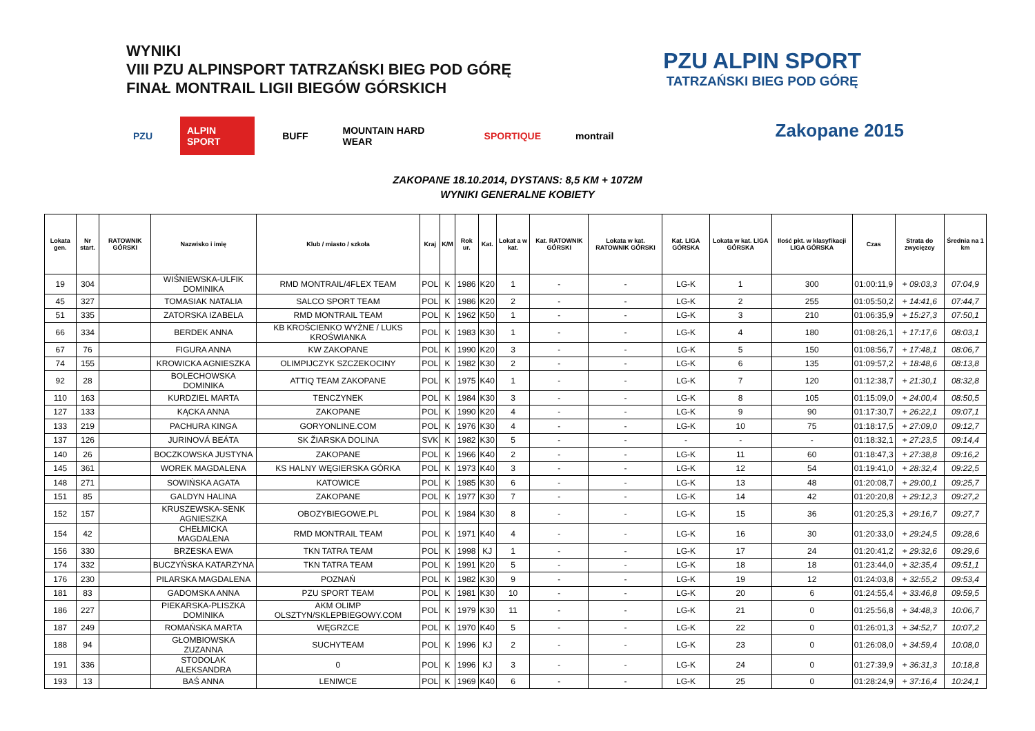WYNIKI
VIII PZU ALPINSPORT TATRZAŃSKI BIEG POD GÓRĘ
FINAŁ MONTRAIL LIGII BIEGÓW GÓRSKICH
PZU ALPIN SPORT BUFF MOUNTAIN HARD WEAR SPORTIQUE montrail
PZU ALPIN SPORT
TATRZAŃSKI BIEG POD GÓRĘ
Zakopane 2015
ZAKOPANE 18.10.2014, DYSTANS: 8,5 KM + 1072M
WYNIKI GENERALNE KOBIETY
| Lokata gen. | Nr start. | RATOWNIK GÓRSKI | Nazwisko i imię | Klub / miasto / szkoła | Kraj | K/M | Rok ur. | Kat. | Lokat a w kat. | Kat. RATOWNIK GÓRSKI | Lokata w kat. RATOWNIK GÓRSKI | Kat. LIGA GÓRSKA | Lokata w kat. LIGA GÓRSKA | Ilość pkt. w klasyfikacji LIGA GÓRSKA | Czas | Strata do zwycięzcy | Średnia na 1 km |
| --- | --- | --- | --- | --- | --- | --- | --- | --- | --- | --- | --- | --- | --- | --- | --- | --- | --- |
| 19 | 304 | | WIŚNIEWSKA-ULFIK DOMINIKA | RMD MONTRAIL/4FLEX TEAM | POL | K | 1986 | K20 | 1 | - | - | LG-K | 1 | 300 | 01:00:11,9 | + 09:03,3 | 07:04,9 |
| 45 | 327 | | TOMASIAK NATALIA | SALCO SPORT TEAM | POL | K | 1986 | K20 | 2 | - | - | LG-K | 2 | 255 | 01:05:50,2 | + 14:41,6 | 07:44,7 |
| 51 | 335 | | ZATORSKA IZABELA | RMD MONTRAIL TEAM | POL | K | 1962 | K50 | 1 | - | - | LG-K | 3 | 210 | 01:06:35,9 | + 15:27,3 | 07:50,1 |
| 66 | 334 | | BERDEK ANNA | KB KROŚCIENKO WYŻNE / LUKS KROŚWIANKA | POL | K | 1983 | K30 | 1 | - | - | LG-K | 4 | 180 | 01:08:26,1 | + 17:17,6 | 08:03,1 |
| 67 | 76 | | FIGURA ANNA | KW ZAKOPANE | POL | K | 1990 | K20 | 3 | - | - | LG-K | 5 | 150 | 01:08:56,7 | + 17:48,1 | 08:06,7 |
| 74 | 155 | | KROWICKA AGNIESZKA | OLIMPIJCZYK SZCZEKOCINY | POL | K | 1982 | K30 | 2 | - | - | LG-K | 6 | 135 | 01:09:57,2 | + 18:48,6 | 08:13,8 |
| 92 | 28 | | BOLECHOWSKA DOMINIKA | ATTIQ TEAM ZAKOPANE | POL | K | 1975 | K40 | 1 | - | - | LG-K | 7 | 120 | 01:12:38,7 | + 21:30,1 | 08:32,8 |
| 110 | 163 | | KURDZIEL MARTA | TENCZYNEK | POL | K | 1984 | K30 | 3 | - | - | LG-K | 8 | 105 | 01:15:09,0 | + 24:00,4 | 08:50,5 |
| 127 | 133 | | KĄCKA ANNA | ZAKOPANE | POL | K | 1990 | K20 | 4 | - | - | LG-K | 9 | 90 | 01:17:30,7 | + 26:22,1 | 09:07,1 |
| 133 | 219 | | PACHURA KINGA | GORYONLINE.COM | POL | K | 1976 | K30 | 4 | - | - | LG-K | 10 | 75 | 01:18:17,5 | + 27:09,0 | 09:12,7 |
| 137 | 126 | | JURINOVÁ BEÁTA | SK ŽIARSKA DOLINA | SVK | K | 1982 | K30 | 5 | - | - | - | - | - | 01:18:32,1 | + 27:23,5 | 09:14,4 |
| 140 | 26 | | BOCZKOWSKA JUSTYNA | ZAKOPANE | POL | K | 1966 | K40 | 2 | - | - | LG-K | 11 | 60 | 01:18:47,3 | + 27:38,8 | 09:16,2 |
| 145 | 361 | | WOREK MAGDALENA | KS HALNY WĘGIERSKA GÓRKA | POL | K | 1973 | K40 | 3 | - | - | LG-K | 12 | 54 | 01:19:41,0 | + 28:32,4 | 09:22,5 |
| 148 | 271 | | SOWIŃSKA AGATA | KATOWICE | POL | K | 1985 | K30 | 6 | - | - | LG-K | 13 | 48 | 01:20:08,7 | + 29:00,1 | 09:25,7 |
| 151 | 85 | | GALDYN HALINA | ZAKOPANE | POL | K | 1977 | K30 | 7 | - | - | LG-K | 14 | 42 | 01:20:20,8 | + 29:12,3 | 09:27,2 |
| 152 | 157 | | KRUSZEWSKA-SENK AGNIESZKA | OBOZYBIEGOWE.PL | POL | K | 1984 | K30 | 8 | - | - | LG-K | 15 | 36 | 01:20:25,3 | + 29:16,7 | 09:27,7 |
| 154 | 42 | | CHEŁMICKA MAGDALENA | RMD MONTRAIL TEAM | POL | K | 1971 | K40 | 4 | - | - | LG-K | 16 | 30 | 01:20:33,0 | + 29:24,5 | 09:28,6 |
| 156 | 330 | | BRZESKA EWA | TKN TATRA TEAM | POL | K | 1998 | KJ | 1 | - | - | LG-K | 17 | 24 | 01:20:41,2 | + 29:32,6 | 09:29,6 |
| 174 | 332 | | BUCZYŃSKA KATARZYNA | TKN TATRA TEAM | POL | K | 1991 | K20 | 5 | - | - | LG-K | 18 | 18 | 01:23:44,0 | + 32:35,4 | 09:51,1 |
| 176 | 230 | | PILARSKA MAGDALENA | POZNAŃ | POL | K | 1982 | K30 | 9 | - | - | LG-K | 19 | 12 | 01:24:03,8 | + 32:55,2 | 09:53,4 |
| 181 | 83 | | GADOMSKA ANNA | PZU SPORT TEAM | POL | K | 1981 | K30 | 10 | - | - | LG-K | 20 | 6 | 01:24:55,4 | + 33:46,8 | 09:59,5 |
| 186 | 227 | | PIEKARSKA-PLISZKA DOMINIKA | AKM OLIMP OLSZTYN/SKLEPBIEGOWY.COM | POL | K | 1979 | K30 | 11 | - | - | LG-K | 21 | 0 | 01:25:56,8 | + 34:48,3 | 10:06,7 |
| 187 | 249 | | ROMAŃSKA MARTA | WĘGRZCE | POL | K | 1970 | K40 | 5 | - | - | LG-K | 22 | 0 | 01:26:01,3 | + 34:52,7 | 10:07,2 |
| 188 | 94 | | GŁOMBIOWSKA ZUZANNA | SUCHYTEAM | POL | K | 1996 | KJ | 2 | - | - | LG-K | 23 | 0 | 01:26:08,0 | + 34:59,4 | 10:08,0 |
| 191 | 336 | | STODOLAK ALEKSANDRA | 0 | POL | K | 1996 | KJ | 3 | - | - | LG-K | 24 | 0 | 01:27:39,9 | + 36:31,3 | 10:18,8 |
| 193 | 13 | | BAŚ ANNA | LENIWCE | POL | K | 1969 | K40 | 6 | - | - | LG-K | 25 | 0 | 01:28:24,9 | + 37:16,4 | 10:24,1 |